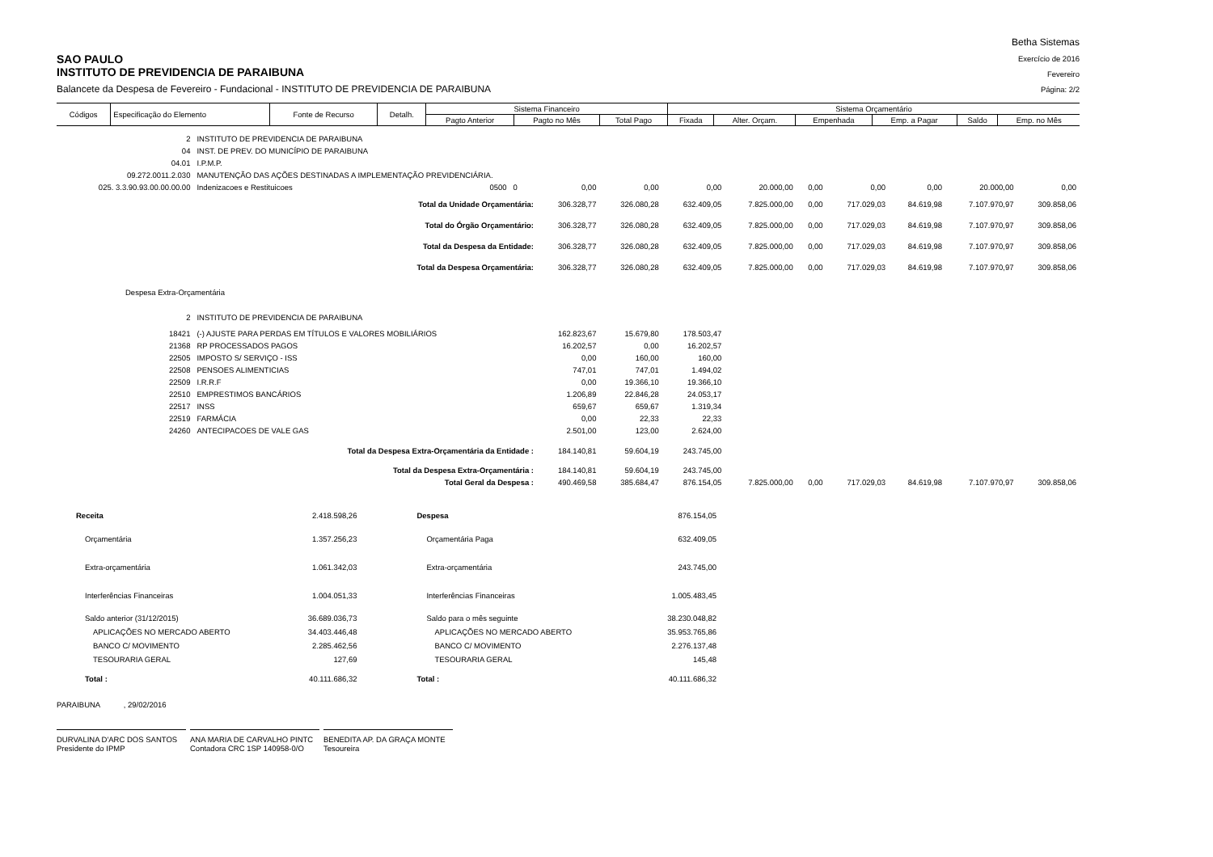SAO PAULO
INSTITUTO DE PREVIDENCIA DE PARAIBUNA
Balancete da Despesa de Fevereiro - Fundacional - INSTITUTO DE PREVIDENCIA DE PARAIBUNA
Betha Sistemas
Exercício de 2016
Fevereiro
Página: 2/2
| Códigos | Especificação do Elemento | Fonte de Recurso | Detalh. | Sistema Financeiro | | | Sistema Orçamentário | | | | | |
| --- | --- | --- | --- | --- | --- | --- | --- | --- | --- | --- | --- | --- |
| | | | | Pagto Anterior | Pagto no Mês | Total Pago | Fixada | Alter. Orçam. | Empenhada | Emp. a Pagar | Saldo | Emp. no Mês |
| 2 | INSTITUTO DE PREVIDENCIA DE PARAIBUNA | | | | | | | | | | | |
| 04 | INST. DE PREV. DO MUNICÍPIO DE PARAIBUNA | | | | | | | | | | | |
| 04.01 | I.P.M.P. | | | | | | | | | | | |
| 09.272.0011.2.030 | MANUTENÇÃO DAS AÇÕES DESTINADAS A IMPLEMENTAÇÃO PREVIDENCIÁRIA. | | | | | | | | | | | |
| 025. 3.3.90.93.00.00.00.00 | Indenizacoes e Restituicoes | 0500 | 0 | 0,00 | 0,00 | 0,00 | 20.000,00 | 0,00 | 0,00 | 0,00 | 20.000,00 | 0,00 |
| | Total da Unidade Orçamentária: | | | 306.328,77 | 326.080,28 | 632.409,05 | 7.825.000,00 | 0,00 | 717.029,03 | 84.619,98 | 7.107.970,97 | 309.858,06 |
| | Total do Órgão Orçamentário: | | | 306.328,77 | 326.080,28 | 632.409,05 | 7.825.000,00 | 0,00 | 717.029,03 | 84.619,98 | 7.107.970,97 | 309.858,06 |
| | Total da Despesa da Entidade: | | | 306.328,77 | 326.080,28 | 632.409,05 | 7.825.000,00 | 0,00 | 717.029,03 | 84.619,98 | 7.107.970,97 | 309.858,06 |
| | Total da Despesa Orçamentária: | | | 306.328,77 | 326.080,28 | 632.409,05 | 7.825.000,00 | 0,00 | 717.029,03 | 84.619,98 | 7.107.970,97 | 309.858,06 |
| Despesa Extra-Orçamentária | | | | | | | | | | | | |
| 2 | INSTITUTO DE PREVIDENCIA DE PARAIBUNA | | | | | | | | | | | |
| 18421 | (-) AJUSTE PARA PERDAS EM TÍTULOS E VALORES MOBILIÁRIOS | | | 162.823,67 | 15.679,80 | 178.503,47 | | | | | | |
| 21368 | RP PROCESSADOS PAGOS | | | 16.202,57 | 0,00 | 16.202,57 | | | | | | |
| 22505 | IMPOSTO S/ SERVIÇO - ISS | | | 0,00 | 160,00 | 160,00 | | | | | | |
| 22508 | PENSOES ALIMENTICIAS | | | 747,01 | 747,01 | 1.494,02 | | | | | | |
| 22509 | I.R.R.F | | | 0,00 | 19.366,10 | 19.366,10 | | | | | | |
| 22510 | EMPRESTIMOS BANCÁRIOS | | | 1.206,89 | 22.846,28 | 24.053,17 | | | | | | |
| 22517 | INSS | | | 659,67 | 659,67 | 1.319,34 | | | | | | |
| 22519 | FARMÁCIA | | | 0,00 | 22,33 | 22,33 | | | | | | |
| 24260 | ANTECIPACOES DE VALE GAS | | | 2.501,00 | 123,00 | 2.624,00 | | | | | | |
| | Total da Despesa Extra-Orçamentária da Entidade : | | | 184.140,81 | 59.604,19 | 243.745,00 | | | | | | |
| | Total da Despesa Extra-Orçamentária : | | | 184.140,81 | 59.604,19 | 243.745,00 | | | | | | |
| | Total Geral da Despesa : | | | 490.469,58 | 385.684,47 | 876.154,05 | 7.825.000,00 | 0,00 | 717.029,03 | 84.619,98 | 7.107.970,97 | 309.858,06 |
| Receita | 2.418.598,26 | Despesa | 876.154,05 |
| Orçamentária | 1.357.256,23 | Orçamentária Paga | 632.409,05 |
| Extra-orçamentária | 1.061.342,03 | Extra-orçamentária | 243.745,00 |
| Interferências Financeiras | 1.004.051,33 | Interferências Financeiras | 1.005.483,45 |
| Saldo anterior (31/12/2015) | 36.689.036,73 | Saldo para o mês seguinte | 38.230.048,82 |
| APLICAÇÕES NO MERCADO ABERTO | 34.403.446,48 | APLICAÇÕES NO MERCADO ABERTO | 35.953.765,86 |
| BANCO C/ MOVIMENTO | 2.285.462,56 | BANCO C/ MOVIMENTO | 2.276.137,48 |
| TESOURARIA GERAL | 127,69 | TESOURARIA GERAL | 145,48 |
| Total : | 40.111.686,32 | Total : | 40.111.686,32 |
PARAIBUNA , 29/02/2016
DURVALINA D'ARC DOS SANTOS
Presidente do IPMP
ANA MARIA DE CARVALHO PINTC
Contadora CRC 1SP 140958-0/O
BENEDITA AP. DA GRAÇA MONTE
Tesoureira